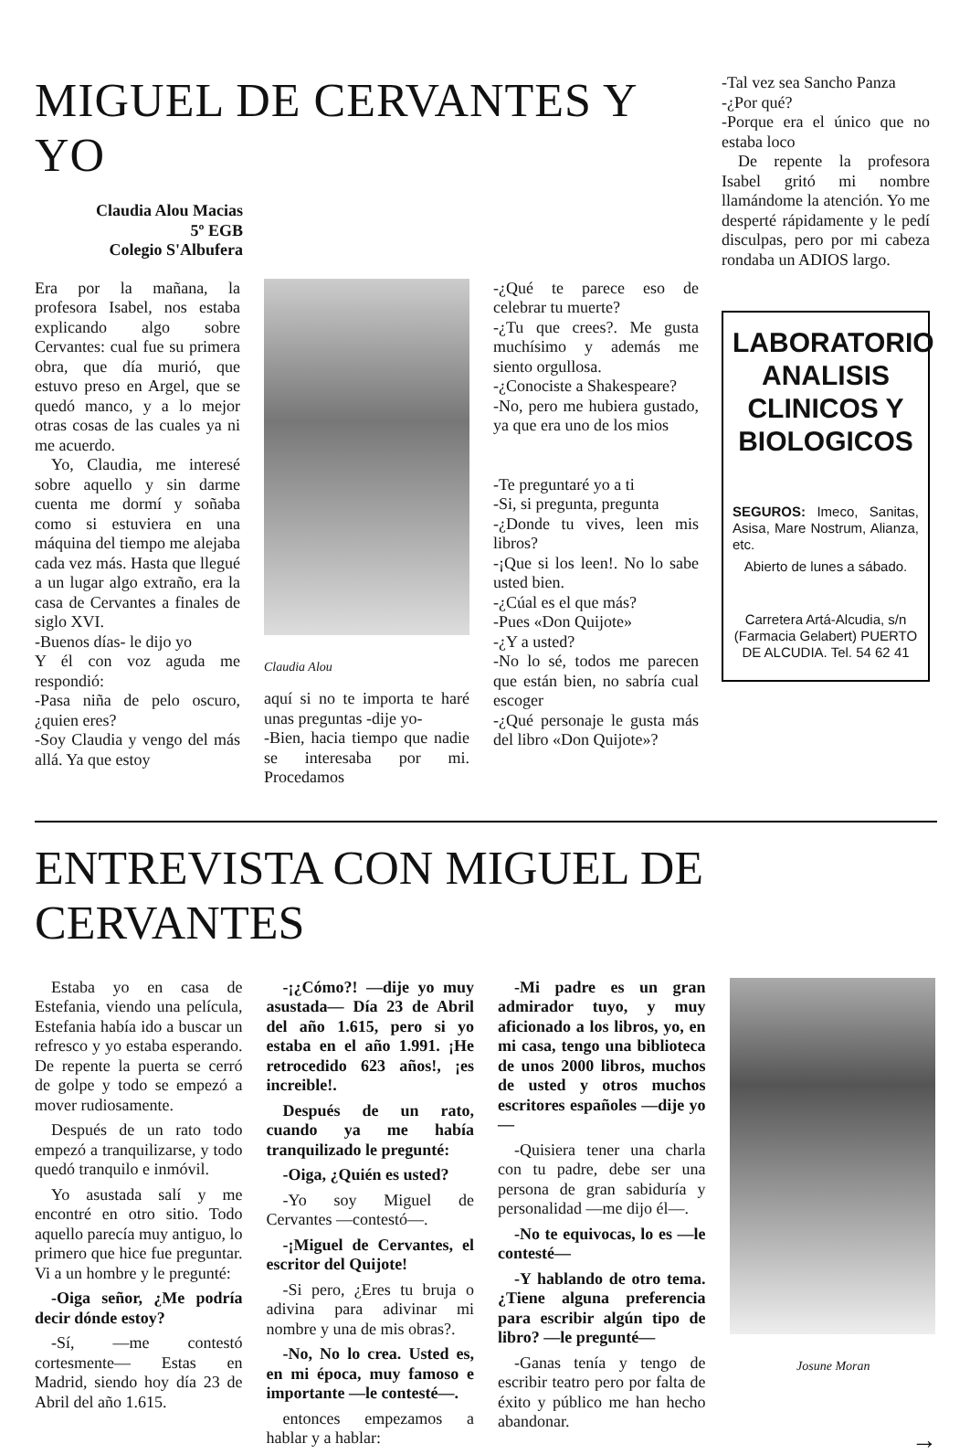MIGUEL DE CERVANTES Y YO
Claudia Alou Macias
5º EGB
Colegio S'Albufera
Era por la mañana, la profesora Isabel, nos estaba explicando algo sobre Cervantes: cual fue su primera obra, que día murió, que estuvo preso en Argel, que se quedó manco, y a lo mejor otras cosas de las cuales ya ni me acuerdo.
Yo, Claudia, me interesé sobre aquello y sin darme cuenta me dormí y soñaba como si estuviera en una máquina del tiempo me alejaba cada vez más. Hasta que llegué a un lugar algo extraño, era la casa de Cervantes a finales de siglo XVI.
-Buenos días- le dijo yo
Y él con voz aguda me respondió:
-Pasa niña de pelo oscuro, ¿quien eres?
-Soy Claudia y vengo del más allá. Ya que estoy
Claudia Alou
aquí si no te importa te haré unas preguntas -dije yo-
-Bien, hacia tiempo que nadie se interesaba por mi. Procedamos
-¿Qué te parece eso de celebrar tu muerte?
-¿Tu que crees?. Me gusta muchísimo y además me siento orgullosa.
-¿Conociste a Shakespeare?
-No, pero me hubiera gustado, ya que era uno de los mios
-Te preguntaré yo a ti
-Si, si pregunta, pregunta
-¿Donde tu vives, leen mis libros?
-¡Que si los leen!. No lo sabe usted bien.
-¿Cúal es el que más?
-Pues «Don Quijote»
-¿Y a usted?
-No lo sé, todos me parecen que están bien, no sabría cual escoger
-¿Qué personaje le gusta más del libro «Don Quijote»?
-Tal vez sea Sancho Panza
-¿Por qué?
-Porque era el único que no estaba loco
De repente la profesora Isabel gritó mi nombre llamándome la atención. Yo me desperté rápidamente y le pedí disculpas, pero por mi cabeza rondaba un ADIOS largo.
LABORATORIO ANALISIS CLINICOS Y BIOLOGICOS
SEGUROS: Imeco, Sanitas, Asisa, Mare Nostrum, Alianza, etc.
Abierto de lunes a sábado.
Carretera Artá-Alcudia, s/n (Farmacia Gelabert) PUERTO DE ALCUDIA. Tel. 54 62 41
ENTREVISTA CON MIGUEL DE CERVANTES
Estaba yo en casa de Estefania, viendo una película, Estefania había ido a buscar un refresco y yo estaba esperando. De repente la puerta se cerró de golpe y todo se empezó a mover rudiosamente.
Después de un rato todo empezó a tranquilizarse, y todo quedó tranquilo e inmóvil.
Yo asustada salí y me encontré en otro sitio. Todo aquello parecía muy antiguo, lo primero que hice fue preguntar. Vi a un hombre y le pregunté:
-Oiga señor, ¿Me podría decir dónde estoy?
-Sí, —me contestó cortesmente— Estas en Madrid, siendo hoy día 23 de Abril del año 1.615.
-¡¿Cómo?! —dije yo muy asustada— Día 23 de Abril del año 1.615, pero si yo estaba en el año 1.991. ¡He retrocedido 623 años!, ¡es increible!.
Después de un rato, cuando ya me había tranquilizado le pregunté:
-Oiga, ¿Quién es usted?
-Yo soy Miguel de Cervantes —contestó—.
-¡Miguel de Cervantes, el escritor del Quijote!
-Si pero, ¿Eres tu bruja o adivina para adivinar mi nombre y una de mis obras?.
-No, No lo crea. Usted es, en mi época, muy famoso e importante —le contesté—.
entonces empezamos a hablar y a hablar:
-Mi padre es un gran admirador tuyo, y muy aficionado a los libros, yo, en mi casa, tengo una biblioteca de unos 2000 libros, muchos de usted y otros muchos escritores españoles —dije yo—
-Quisiera tener una charla con tu padre, debe ser una persona de gran sabiduría y personalidad —me dijo él—.
-No te equivocas, lo es —le contesté—
-Y hablando de otro tema. ¿Tiene alguna preferencia para escribir algún tipo de libro? —le pregunté—
-Ganas tenía y tengo de escribir teatro pero por falta de éxito y público me han hecho abandonar.
Josune Moran
→